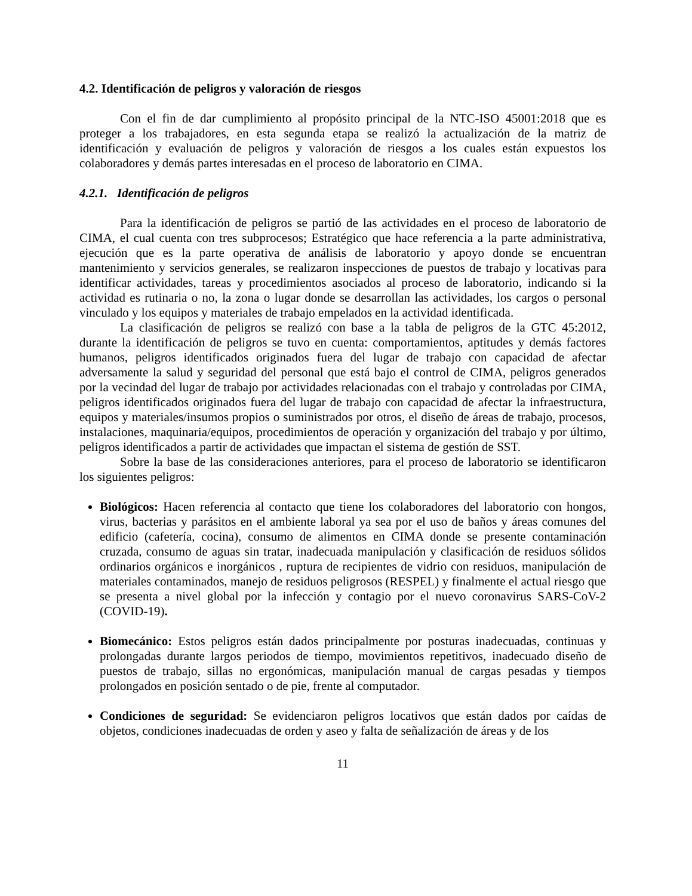4.2. Identificación de peligros y valoración de riesgos
Con el fin de dar cumplimiento al propósito principal de la NTC-ISO 45001:2018 que es proteger a los trabajadores, en esta segunda etapa se realizó la actualización de la matriz de identificación y evaluación de peligros y valoración de riesgos a los cuales están expuestos los colaboradores y demás partes interesadas en el proceso de laboratorio en CIMA.
4.2.1. Identificación de peligros
Para la identificación de peligros se partió de las actividades en el proceso de laboratorio de CIMA, el cual cuenta con tres subprocesos; Estratégico que hace referencia a la parte administrativa, ejecución que es la parte operativa de análisis de laboratorio y apoyo donde se encuentran mantenimiento y servicios generales, se realizaron inspecciones de puestos de trabajo y locativas para identificar actividades, tareas y procedimientos asociados al proceso de laboratorio, indicando si la actividad es rutinaria o no, la zona o lugar donde se desarrollan las actividades, los cargos o personal vinculado y los equipos y materiales de trabajo empelados en la actividad identificada.
La clasificación de peligros se realizó con base a la tabla de peligros de la GTC 45:2012, durante la identificación de peligros se tuvo en cuenta: comportamientos, aptitudes y demás factores humanos, peligros identificados originados fuera del lugar de trabajo con capacidad de afectar adversamente la salud y seguridad del personal que está bajo el control de CIMA, peligros generados por la vecindad del lugar de trabajo por actividades relacionadas con el trabajo y controladas por CIMA, peligros identificados originados fuera del lugar de trabajo con capacidad de afectar la infraestructura, equipos y materiales/insumos propios o suministrados por otros, el diseño de áreas de trabajo, procesos, instalaciones, maquinaria/equipos, procedimientos de operación y organización del trabajo y por último, peligros identificados a partir de actividades que impactan el sistema de gestión de SST.
Sobre la base de las consideraciones anteriores, para el proceso de laboratorio se identificaron los siguientes peligros:
Biológicos: Hacen referencia al contacto que tiene los colaboradores del laboratorio con hongos, virus, bacterias y parásitos en el ambiente laboral ya sea por el uso de baños y áreas comunes del edificio (cafetería, cocina), consumo de alimentos en CIMA donde se presente contaminación cruzada, consumo de aguas sin tratar, inadecuada manipulación y clasificación de residuos sólidos ordinarios orgánicos e inorgánicos , ruptura de recipientes de vidrio con residuos, manipulación de materiales contaminados, manejo de residuos peligrosos (RESPEL) y finalmente el actual riesgo que se presenta a nivel global por la infección y contagio por el nuevo coronavirus SARS-CoV-2 (COVID-19).
Biomecánico: Estos peligros están dados principalmente por posturas inadecuadas, continuas y prolongadas durante largos periodos de tiempo, movimientos repetitivos, inadecuado diseño de puestos de trabajo, sillas no ergonómicas, manipulación manual de cargas pesadas y tiempos prolongados en posición sentado o de pie, frente al computador.
Condiciones de seguridad: Se evidenciaron peligros locativos que están dados por caídas de objetos, condiciones inadecuadas de orden y aseo y falta de señalización de áreas y de los
11